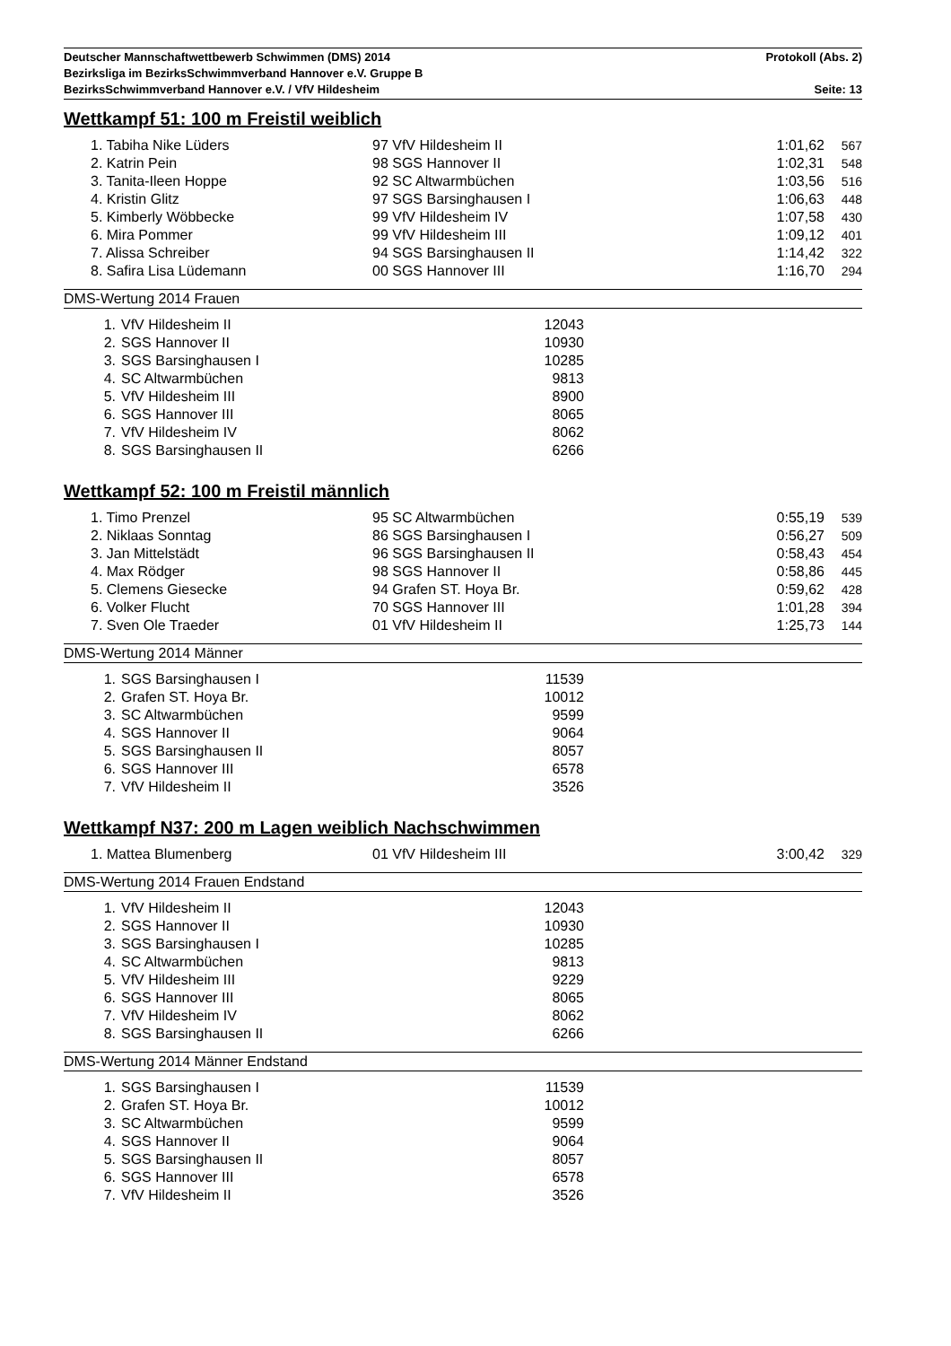Deutscher Mannschaftwettbewerb Schwimmen (DMS) 2014 Protokoll (Abs. 2)
Bezirksliga im BezirksSchwimmverband Hannover e.V. Gruppe B
BezirksSchwimmverband Hannover e.V. / VfV Hildesheim Seite: 13
Wettkampf 51: 100 m Freistil weiblich
| | 1. Tabiha Nike Lüders | 97 VfV Hildesheim II | 1:01,62 | 567 |
| | 2. Katrin Pein | 98 SGS Hannover II | 1:02,31 | 548 |
| | 3. Tanita-Ileen Hoppe | 92 SC Altwarmbüchen | 1:03,56 | 516 |
| | 4. Kristin Glitz | 97 SGS Barsinghausen I | 1:06,63 | 448 |
| | 5. Kimberly Wöbbecke | 99 VfV Hildesheim IV | 1:07,58 | 430 |
| | 6. Mira Pommer | 99 VfV Hildesheim III | 1:09,12 | 401 |
| | 7. Alissa Schreiber | 94 SGS Barsinghausen II | 1:14,42 | 322 |
| | 8. Safira Lisa Lüdemann | 00 SGS Hannover III | 1:16,70 | 294 |
DMS-Wertung 2014 Frauen
| 1. | VfV Hildesheim II | 12043 |
| 2. | SGS Hannover II | 10930 |
| 3. | SGS Barsinghausen I | 10285 |
| 4. | SC Altwarmbüchen | 9813 |
| 5. | VfV Hildesheim III | 8900 |
| 6. | SGS Hannover III | 8065 |
| 7. | VfV Hildesheim IV | 8062 |
| 8. | SGS Barsinghausen II | 6266 |
Wettkampf 52: 100 m Freistil männlich
| | 1. Timo Prenzel | 95 SC Altwarmbüchen | 0:55,19 | 539 |
| | 2. Niklaas Sonntag | 86 SGS Barsinghausen I | 0:56,27 | 509 |
| | 3. Jan Mittelstädt | 96 SGS Barsinghausen II | 0:58,43 | 454 |
| | 4. Max Rödger | 98 SGS Hannover II | 0:58,86 | 445 |
| | 5. Clemens Giesecke | 94 Grafen ST. Hoya Br. | 0:59,62 | 428 |
| | 6. Volker Flucht | 70 SGS Hannover III | 1:01,28 | 394 |
| | 7. Sven Ole Traeder | 01 VfV Hildesheim II | 1:25,73 | 144 |
DMS-Wertung 2014 Männer
| 1. | SGS Barsinghausen I | 11539 |
| 2. | Grafen ST. Hoya Br. | 10012 |
| 3. | SC Altwarmbüchen | 9599 |
| 4. | SGS Hannover II | 9064 |
| 5. | SGS Barsinghausen II | 8057 |
| 6. | SGS Hannover III | 6578 |
| 7. | VfV Hildesheim II | 3526 |
Wettkampf N37: 200 m Lagen weiblich Nachschwimmen
| | 1. Mattea Blumenberg | 01 VfV Hildesheim III | 3:00,42 | 329 |
DMS-Wertung 2014 Frauen Endstand
| 1. | VfV Hildesheim II | 12043 |
| 2. | SGS Hannover II | 10930 |
| 3. | SGS Barsinghausen I | 10285 |
| 4. | SC Altwarmbüchen | 9813 |
| 5. | VfV Hildesheim III | 9229 |
| 6. | SGS Hannover III | 8065 |
| 7. | VfV Hildesheim IV | 8062 |
| 8. | SGS Barsinghausen II | 6266 |
DMS-Wertung 2014 Männer Endstand
| 1. | SGS Barsinghausen I | 11539 |
| 2. | Grafen ST. Hoya Br. | 10012 |
| 3. | SC Altwarmbüchen | 9599 |
| 4. | SGS Hannover II | 9064 |
| 5. | SGS Barsinghausen II | 8057 |
| 6. | SGS Hannover III | 6578 |
| 7. | VfV Hildesheim II | 3526 |